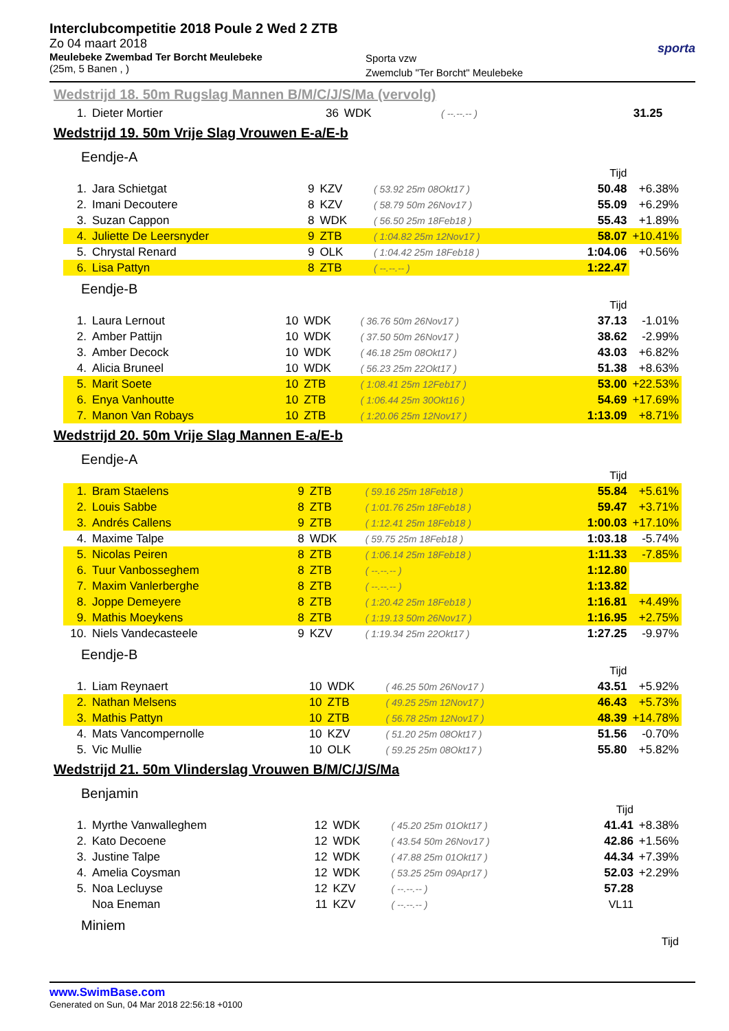Interclubcompetitie 2018 Poule 2 Wed 2 ZTB
Zo 04 maart 2018
Meulebeke Zwembad Ter Borcht Meulebeke
(25m, 5 Banen , )
Sporta vzw
Zwemclub "Ter Borcht" Meulebeke
sporta
Wedstrijd 18. 50m Rugslag Mannen B/M/C/J/S/Ma (vervolg)
| 1. | Dieter Mortier | 36 | WDK | ( --.--.-- ) | 31.25 | |
Wedstrijd 19. 50m Vrije Slag Vrouwen E-a/E-b
Eendje-A
| Tijd | | | | | | |
| 1. | Jara Schietgat | 9 | KZV | ( 53.92 25m 08Okt17 ) | 50.48 | +6.38% |
| 2. | Imani Decoutere | 8 | KZV | ( 58.79 50m 26Nov17 ) | 55.09 | +6.29% |
| 3. | Suzan Cappon | 8 | WDK | ( 56.50 25m 18Feb18 ) | 55.43 | +1.89% |
| 4. | Juliette De Leersnyder | 9 | ZTB | ( 1:04.82 25m 12Nov17 ) | 58.07 | +10.41% |
| 5. | Chrystal Renard | 9 | OLK | ( 1:04.42 25m 18Feb18 ) | 1:04.06 | +0.56% |
| 6. | Lisa Pattyn | 8 | ZTB | ( --.--.-- ) | 1:22.47 | |
Eendje-B
| Tijd | | | | | | |
| 1. | Laura Lernout | 10 | WDK | ( 36.76 50m 26Nov17 ) | 37.13 | -1.01% |
| 2. | Amber Pattijn | 10 | WDK | ( 37.50 50m 26Nov17 ) | 38.62 | -2.99% |
| 3. | Amber Decock | 10 | WDK | ( 46.18 25m 08Okt17 ) | 43.03 | +6.82% |
| 4. | Alicia Bruneel | 10 | WDK | ( 56.23 25m 22Okt17 ) | 51.38 | +8.63% |
| 5. | Marit Soete | 10 | ZTB | ( 1:08.41 25m 12Feb17 ) | 53.00 | +22.53% |
| 6. | Enya Vanhoutte | 10 | ZTB | ( 1:06.44 25m 30Okt16 ) | 54.69 | +17.69% |
| 7. | Manon Van Robays | 10 | ZTB | ( 1:20.06 25m 12Nov17 ) | 1:13.09 | +8.71% |
Wedstrijd 20. 50m Vrije Slag Mannen E-a/E-b
Eendje-A
| Tijd | | | | | | |
| 1. | Bram Staelens | 9 | ZTB | ( 59.16 25m 18Feb18 ) | 55.84 | +5.61% |
| 2. | Louis Sabbe | 8 | ZTB | ( 1:01.76 25m 18Feb18 ) | 59.47 | +3.71% |
| 3. | Andrés Callens | 9 | ZTB | ( 1:12.41 25m 18Feb18 ) | 1:00.03 | +17.10% |
| 4. | Maxime Talpe | 8 | WDK | ( 59.75 25m 18Feb18 ) | 1:03.18 | -5.74% |
| 5. | Nicolas Peiren | 8 | ZTB | ( 1:06.14 25m 18Feb18 ) | 1:11.33 | -7.85% |
| 6. | Tuur Vanbosseghem | 8 | ZTB | ( --.--.-- ) | 1:12.80 | |
| 7. | Maxim Vanlerberghe | 8 | ZTB | ( --.--.-- ) | 1:13.82 | |
| 8. | Joppe Demeyere | 8 | ZTB | ( 1:20.42 25m 18Feb18 ) | 1:16.81 | +4.49% |
| 9. | Mathis Moeykens | 8 | ZTB | ( 1:19.13 50m 26Nov17 ) | 1:16.95 | +2.75% |
| 10. | Niels Vandecasteele | 9 | KZV | ( 1:19.34 25m 22Okt17 ) | 1:27.25 | -9.97% |
Eendje-B
| Tijd | | | | | | |
| 1. | Liam Reynaert | 10 | WDK | ( 46.25 50m 26Nov17 ) | 43.51 | +5.92% |
| 2. | Nathan Melsens | 10 | ZTB | ( 49.25 25m 12Nov17 ) | 46.43 | +5.73% |
| 3. | Mathis Pattyn | 10 | ZTB | ( 56.78 25m 12Nov17 ) | 48.39 | +14.78% |
| 4. | Mats Vancompernolle | 10 | KZV | ( 51.20 25m 08Okt17 ) | 51.56 | -0.70% |
| 5. | Vic Mullie | 10 | OLK | ( 59.25 25m 08Okt17 ) | 55.80 | +5.82% |
Wedstrijd 21. 50m Vlinderslag Vrouwen B/M/C/J/S/Ma
Benjamin
| Tijd | | | | | | |
| 1. | Myrthe Vanwalleghem | 12 | WDK | ( 45.20 25m 01Okt17 ) | 41.41 | +8.38% |
| 2. | Kato Decoene | 12 | WDK | ( 43.54 50m 26Nov17 ) | 42.86 | +1.56% |
| 3. | Justine Talpe | 12 | WDK | ( 47.88 25m 01Okt17 ) | 44.34 | +7.39% |
| 4. | Amelia Coysman | 12 | WDK | ( 53.25 25m 09Apr17 ) | 52.03 | +2.29% |
| 5. | Noa Lecluyse | 12 | KZV | ( --.--.-- ) | 57.28 | |
| | Noa Eneman | 11 | KZV | ( --.--.-- ) | VL11 | |
Miniem
| Tijd |
www.SwimBase.com
Generated on Sun, 04 Mar 2018 22:56:18 +0100